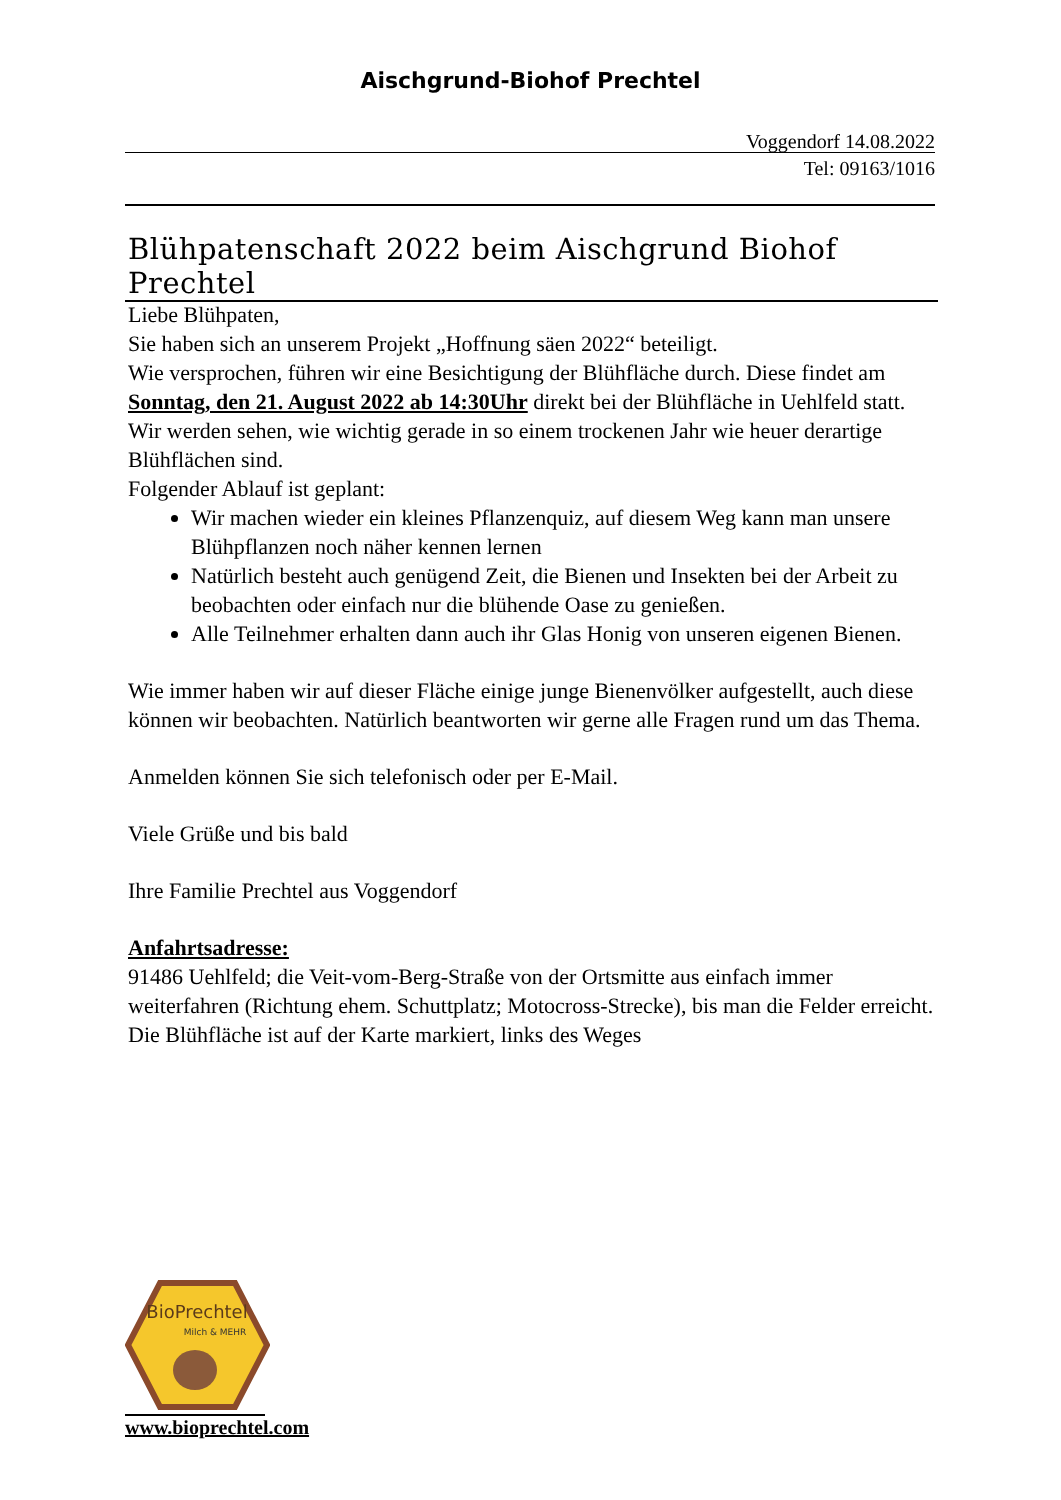Aischgrund-Biohof Prechtel
Voggendorf 14.08.2022
Tel: 09163/1016
Blühpatenschaft 2022 beim Aischgrund Biohof Prechtel
Liebe Blühpaten,
Sie haben sich an unserem Projekt „Hoffnung säen 2022“ beteiligt.
Wie versprochen, führen wir eine Besichtigung der Blühfläche durch. Diese findet am Sonntag, den 21. August 2022 ab 14:30Uhr direkt bei der Blühfläche in Uehlfeld statt.
Wir werden sehen, wie wichtig gerade in so einem trockenen Jahr wie heuer derartige Blühflächen sind.
Folgender Ablauf ist geplant:
Wir machen wieder ein kleines Pflanzenquiz, auf diesem Weg kann man unsere Blühpflanzen noch näher kennen lernen
Natürlich besteht auch genügend Zeit, die Bienen und Insekten bei der Arbeit zu beobachten oder einfach nur die blühende Oase zu genießen.
Alle Teilnehmer erhalten dann auch ihr Glas Honig von unseren eigenen Bienen.
Wie immer haben wir auf dieser Fläche einige junge Bienenvölker aufgestellt, auch diese können wir beobachten. Natürlich beantworten wir gerne alle Fragen rund um das Thema.
Anmelden können Sie sich telefonisch oder per E-Mail.
Viele Grüße und bis bald
Ihre Familie Prechtel aus Voggendorf
Anfahrtsadresse:
91486 Uehlfeld; die Veit-vom-Berg-Straße von der Ortsmitte aus einfach immer weiterfahren (Richtung ehem. Schuttplatz; Motocross-Strecke), bis man die Felder erreicht. Die Blühfläche ist auf der Karte markiert, links des Weges
BioPrechtel
Milch & MEHR
www.bioprechtel.com